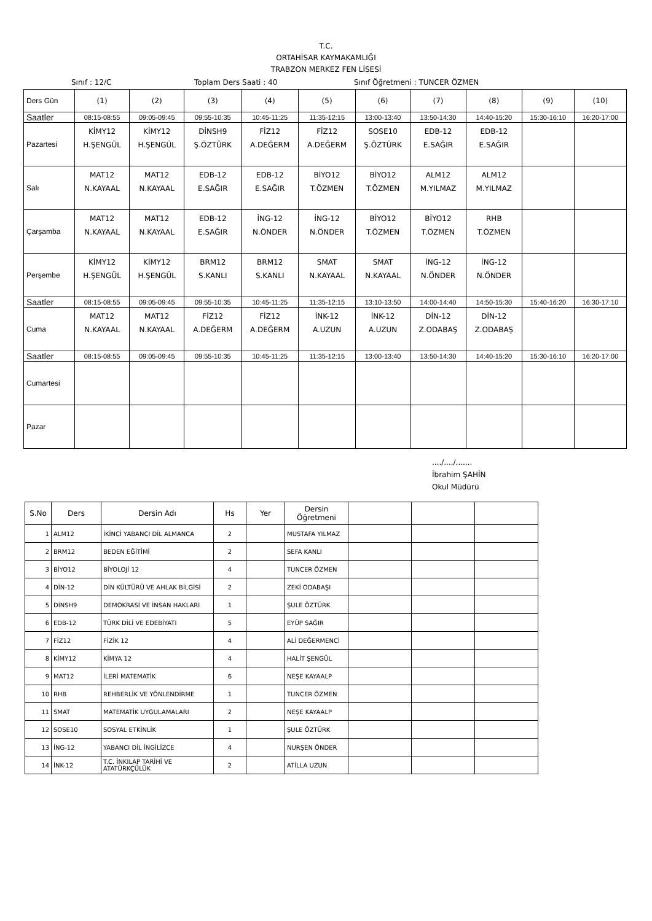T.C.
ORTAHİSAR KAYMAKAMLIĞI
TRABZON MERKEZ FEN LİSESİ
Sınıf : 12/C Toplam Ders Saati : 40 Sınıf Öğretmeni : TUNCER ÖZMEN
| Ders Gün | (1) | (2) | (3) | (4) | (5) | (6) | (7) | (8) | (9) | (10) |
| Saatler | 08:15-08:55 | 09:05-09:45 | 09:55-10:35 | 10:45-11:25 | 11:35-12:15 | 13:00-13:40 | 13:50-14:30 | 14:40-15:20 | 15:30-16:10 | 16:20-17:00 |
| Pazartesi | KİMY12 H.ŞENGÜL | KİMY12 H.ŞENGÜL | DİNSH9 Ş.ÖZTÜRK | FİZ12 A.DEĞERM | FİZ12 A.DEĞERM | SOSE10 Ş.ÖZTÜRK | EDB-12 E.SAĞIR | EDB-12 E.SAĞIR | | |
| Salı | MAT12 N.KAYAAL | MAT12 N.KAYAAL | EDB-12 E.SAĞIR | EDB-12 E.SAĞIR | BİYO12 T.ÖZMEN | BİYO12 T.ÖZMEN | ALM12 M.YILMAZ | ALM12 M.YILMAZ | | |
| Çarşamba | MAT12 N.KAYAAL | MAT12 N.KAYAAL | EDB-12 E.SAĞIR | İNG-12 N.ÖNDER | İNG-12 N.ÖNDER | BİYO12 T.ÖZMEN | BİYO12 T.ÖZMEN | RHB T.ÖZMEN | | |
| Perşembe | KİMY12 H.ŞENGÜL | KİMY12 H.ŞENGÜL | BRM12 S.KANLI | BRM12 S.KANLI | SMAT N.KAYAAL | SMAT N.KAYAAL | İNG-12 N.ÖNDER | İNG-12 N.ÖNDER | | |
| Saatler | 08:15-08:55 | 09:05-09:45 | 09:55-10:35 | 10:45-11:25 | 11:35-12:15 | 13:10-13:50 | 14:00-14:40 | 14:50-15:30 | 15:40-16:20 | 16:30-17:10 |
| Cuma | MAT12 N.KAYAAL | MAT12 N.KAYAAL | FİZ12 A.DEĞERM | FİZ12 A.DEĞERM | İNK-12 A.UZUN | İNK-12 A.UZUN | DİN-12 Z.ODABAŞ | DİN-12 Z.ODABAŞ | | |
| Saatler | 08:15-08:55 | 09:05-09:45 | 09:55-10:35 | 10:45-11:25 | 11:35-12:15 | 13:00-13:40 | 13:50-14:30 | 14:40-15:20 | 15:30-16:10 | 16:20-17:00 |
| Cumartesi | | | | | | | | | | |
| Pazar | | | | | | | | | | |
..../..../.......
İbrahim ŞAHİN
Okul Müdürü
| S.No | Ders | Dersin Adı | Hs | Yer | Dersin Öğretmeni | | | |
| --- | --- | --- | --- | --- | --- | --- | --- | --- |
| 1 | ALM12 | İKİNCİ YABANCI DİL ALMANCA | 2 | | MUSTAFA YILMAZ | | | |
| 2 | BRM12 | BEDEN EĞİTİMİ | 2 | | SEFA KANLI | | | |
| 3 | BİYO12 | BİYOLOJİ 12 | 4 | | TUNCER ÖZMEN | | | |
| 4 | DİN-12 | DİN KÜLTÜRÜ VE AHLAK BİLGİSİ | 2 | | ZEKİ ODABAŞI | | | |
| 5 | DİNSH9 | DEMOKRASİ VE İNSAN HAKLARI | 1 | | ŞULE ÖZTÜRK | | | |
| 6 | EDB-12 | TÜRK DİLİ VE EDEBİYATI | 5 | | EYÜP SAĞIR | | | |
| 7 | FİZ12 | FİZİK 12 | 4 | | ALİ DEĞERMENCİ | | | |
| 8 | KİMY12 | KİMYA 12 | 4 | | HALİT ŞENGÜL | | | |
| 9 | MAT12 | İLERİ MATEMATİK | 6 | | NEŞE KAYAALP | | | |
| 10 | RHB | REHBERLİK VE YÖNLENDİRME | 1 | | TUNCER ÖZMEN | | | |
| 11 | SMAT | MATEMATİK UYGULAMALARI | 2 | | NEŞE KAYAALP | | | |
| 12 | SOSE10 | SOSYAL ETKİNLİK | 1 | | ŞULE ÖZTÜRK | | | |
| 13 | İNG-12 | YABANCI DİL İNGİLİZCE | 4 | | NURŞEN ÖNDER | | | |
| 14 | İNK-12 | T.C. İNKILAP TARİHİ VE ATATÜRKÇÜLÜK | 2 | | ATİLLA UZUN | | | |